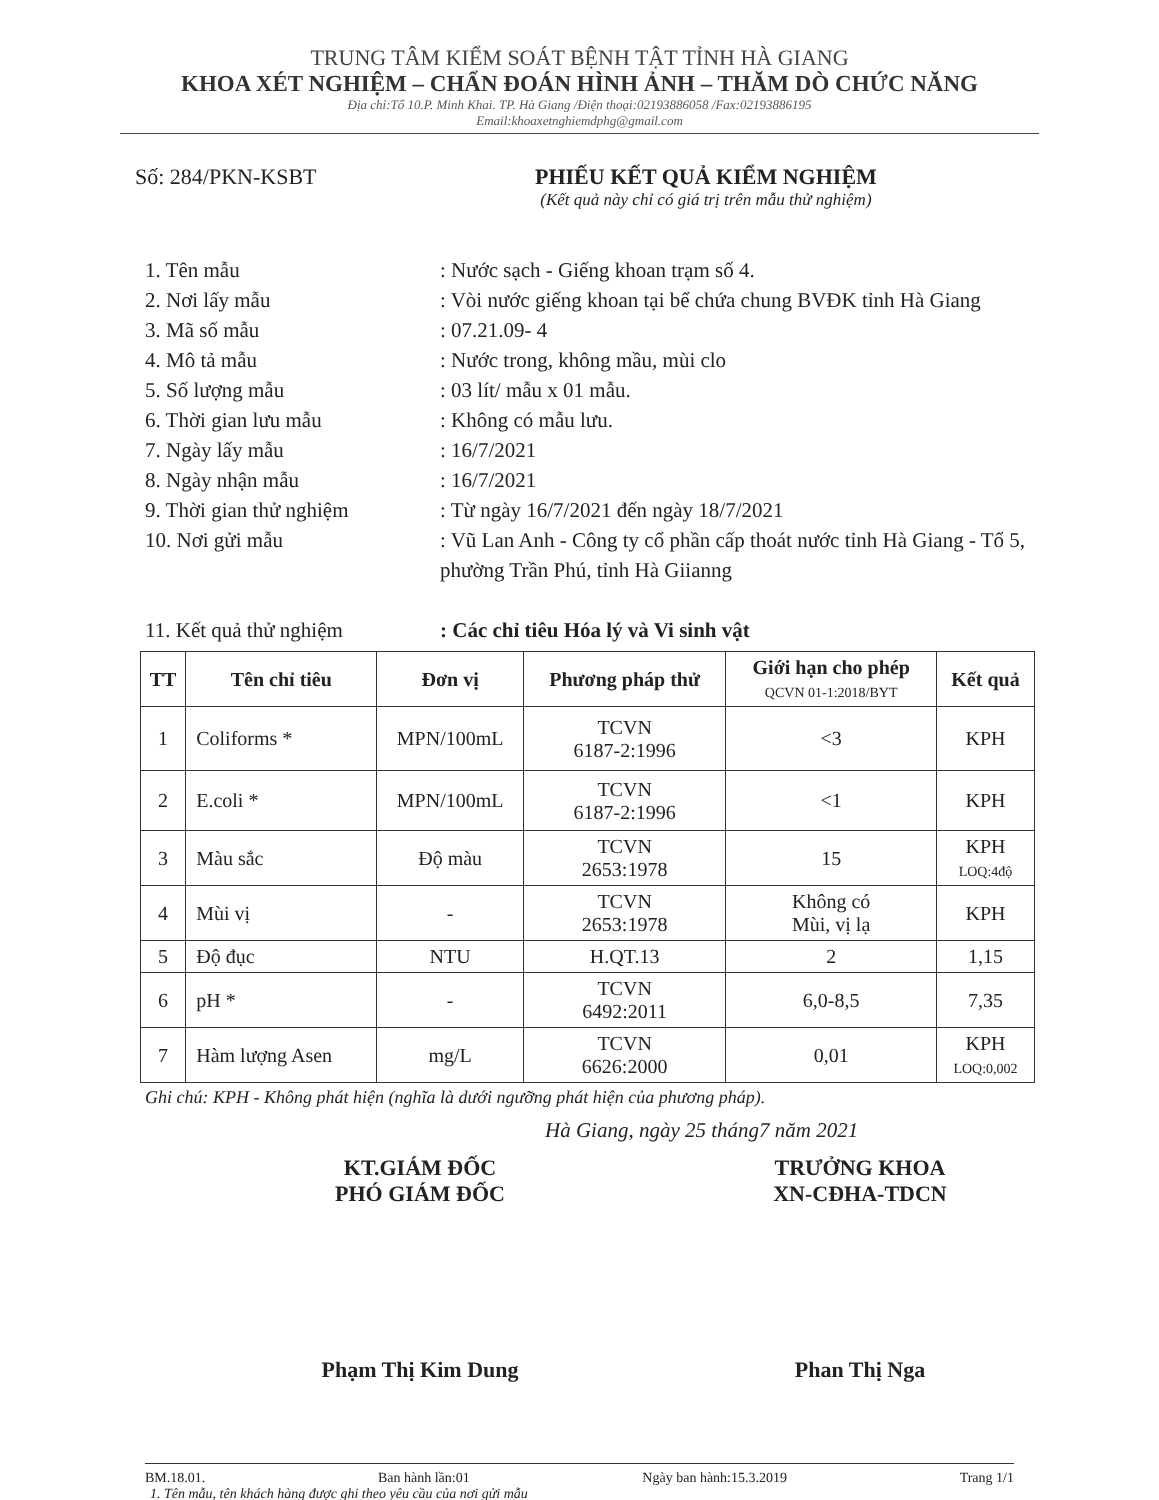TRUNG TÂM KIỂM SOÁT BỆNH TẬT TỈNH HÀ GIANG
KHOA XÉT NGHIỆM – CHẨN ĐOÁN HÌNH ẢNH – THĂM DÒ CHỨC NĂNG
Địa chỉ:Tổ 10.P. Minh Khai. TP. Hà Giang /Điện thoại:02193886058 /Fax:02193886195
Email:khoaxetnghiemdphg@gmail.com
Số: 284/PKN-KSBT PHIẾU KẾT QUẢ KIỂM NGHIỆM
(Kết quả này chỉ có giá trị trên mẫu thử nghiệm)
1. Tên mẫu : Nước sạch - Giếng khoan trạm số 4.
2. Nơi lấy mẫu : Vòi nước giếng khoan tại bể chứa chung BVĐK tỉnh Hà Giang
3. Mã số mẫu : 07.21.09- 4
4. Mô tả mẫu : Nước trong, không mầu, mùi clo
5. Số lượng mẫu : 03 lít/ mẫu x 01 mẫu.
6. Thời gian lưu mẫu : Không có mẫu lưu.
7. Ngày lấy mẫu : 16/7/2021
8. Ngày nhận mẫu : 16/7/2021
9. Thời gian thử nghiệm : Từ ngày 16/7/2021 đến ngày 18/7/2021
10. Nơi gửi mẫu : Vũ Lan Anh - Công ty cổ phần cấp thoát nước tỉnh Hà Giang - Tổ 5, phường Trần Phú, tỉnh Hà Giianng
11. Kết quả thử nghiệm : Các chỉ tiêu Hóa lý và Vi sinh vật
| TT | Tên chỉ tiêu | Đơn vị | Phương pháp thử | Giới hạn cho phép QCVN 01-1:2018/BYT | Kết quả |
| --- | --- | --- | --- | --- | --- |
| 1 | Coliforms * | MPN/100mL | TCVN 6187-2:1996 | <3 | KPH |
| 2 | E.coli * | MPN/100mL | TCVN 6187-2:1996 | <1 | KPH |
| 3 | Màu sắc | Độ màu | TCVN 2653:1978 | 15 | KPH LOQ:4độ |
| 4 | Mùi vị | - | TCVN 2653:1978 | Không có Mùi, vị lạ | KPH |
| 5 | Độ đục | NTU | H.QT.13 | 2 | 1,15 |
| 6 | pH * | - | TCVN 6492:2011 | 6,0-8,5 | 7,35 |
| 7 | Hàm lượng Asen | mg/L | TCVN 6626:2000 | 0,01 | KPH LOQ:0,002 |
Ghi chú: KPH - Không phát hiện (nghĩa là dưới ngưỡng phát hiện của phương pháp).
Hà Giang, ngày 25 tháng7 năm 2021
KT.GIÁM ĐỐC
PHÓ GIÁM ĐỐC
Phạm Thị Kim Dung
TRƯỞNG KHOA
XN-CĐHA-TDCN
Phan Thị Nga
BM.18.01. Ban hành lần:01 Ngày ban hành:15.3.2019 Trang 1/1
1. Tên mẫu, tên khách hàng được ghi theo yêu cầu của nơi gửi mẫu